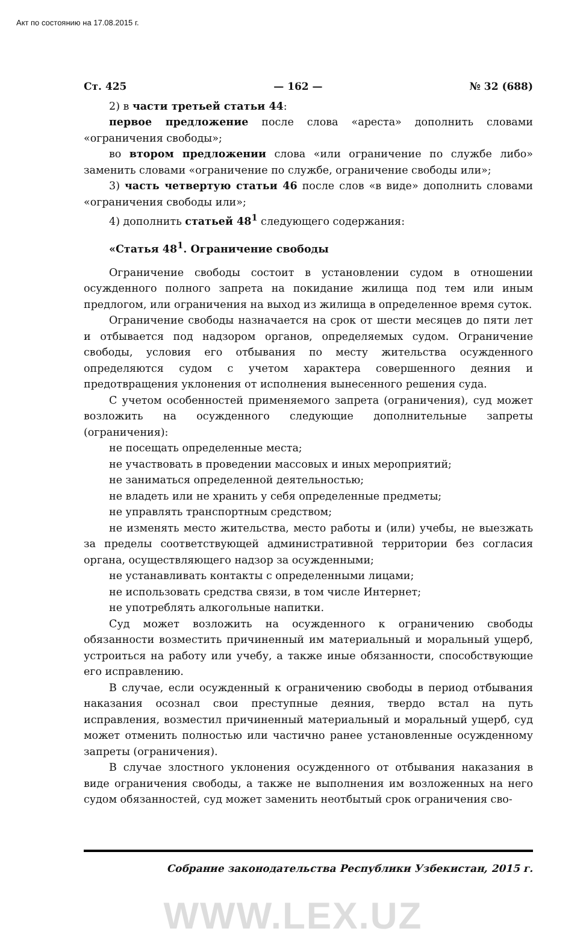Акт по состоянию на 17.08.2015 г.
Ст. 425 — 162 — № 32 (688)
2) в части третьей статьи 44:
первое предложение после слова «ареста» дополнить словами «ограничения свободы»;
во втором предложении слова «или ограничение по службе либо» заменить словами «ограничение по службе, ограничение свободы или»;
3) часть четвертую статьи 46 после слов «в виде» дополнить словами «ограничения свободы или»;
4) дополнить статьей 48<sup>1</sup> следующего содержания:
«Статья 48<sup>1</sup>. Ограничение свободы
Ограничение свободы состоит в установлении судом в отношении осужденного полного запрета на покидание жилища под тем или иным предлогом, или ограничения на выход из жилища в определенное время суток.
Ограничение свободы назначается на срок от шести месяцев до пяти лет и отбывается под надзором органов, определяемых судом. Ограничение свободы, условия его отбывания по месту жительства осужденного определяются судом с учетом характера совершенного деяния и предотвращения уклонения от исполнения вынесенного решения суда.
С учетом особенностей применяемого запрета (ограничения), суд может возложить на осужденного следующие дополнительные запреты (ограничения):
не посещать определенные места;
не участвовать в проведении массовых и иных мероприятий;
не заниматься определенной деятельностью;
не владеть или не хранить у себя определенные предметы;
не управлять транспортным средством;
не изменять место жительства, место работы и (или) учебы, не выезжать за пределы соответствующей административной территории без согласия органа, осуществляющего надзор за осужденными;
не устанавливать контакты с определенными лицами;
не использовать средства связи, в том числе Интернет;
не употреблять алкогольные напитки.
Суд может возложить на осужденного к ограничению свободы обязанности возместить причиненный им материальный и моральный ущерб, устроиться на работу или учебу, а также иные обязанности, способствующие его исправлению.
В случае, если осужденный к ограничению свободы в период отбывания наказания осознал свои преступные деяния, твердо встал на путь исправления, возместил причиненный материальный и моральный ущерб, суд может отменить полностью или частично ранее установленные осужденному запреты (ограничения).
В случае злостного уклонения осужденного от отбывания наказания в виде ограничения свободы, а также не выполнения им возложенных на него судом обязанностей, суд может заменить неотбытый срок ограничения сво-
Собрание законодательства Республики Узбекистан, 2015 г.
WWW.LEX.UZ